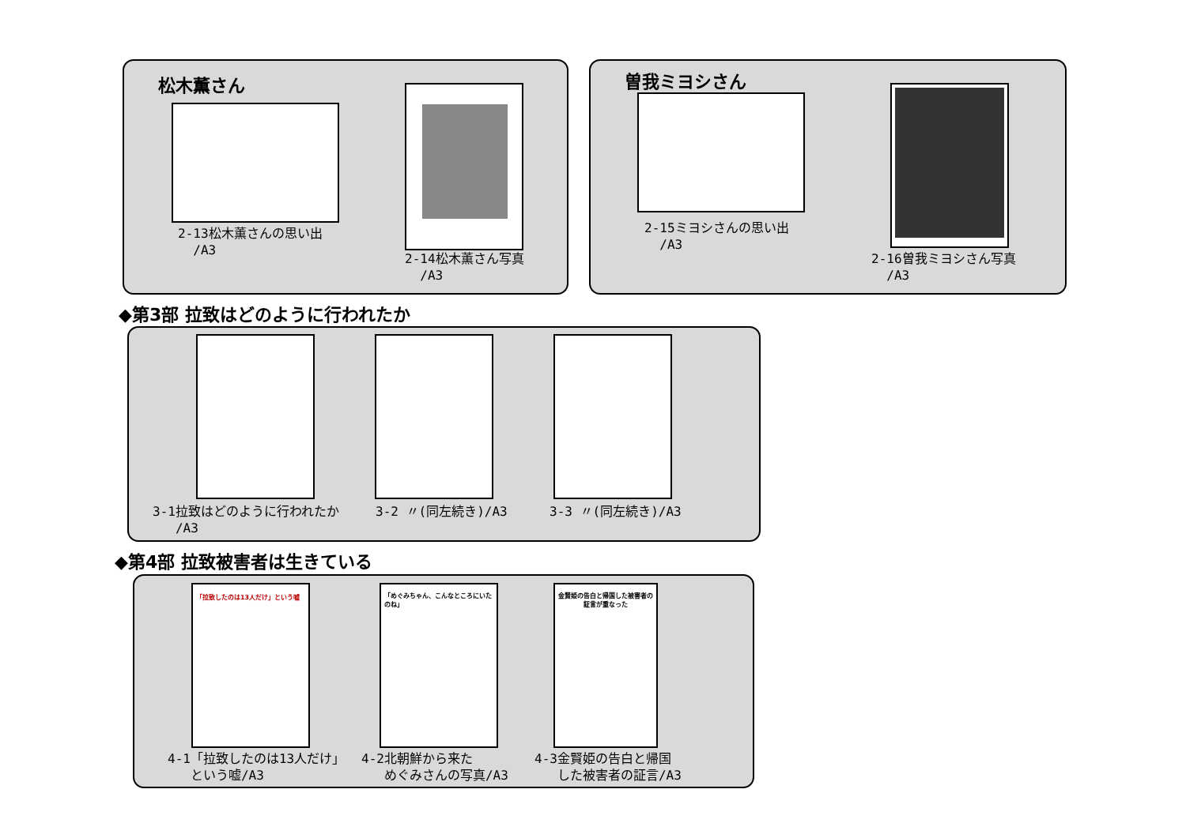松木薫さん
2-13松木薫さんの思い出
/A3
2-14松木薫さん写真
/A3
曽我ミヨシさん
2-15ミヨシさんの思い出
/A3
2-16曽我ミヨシさん写真
/A3
◆第3部 拉致はどのように行われたか
3-1拉致はどのように行われたか
/A3
3-2 〃(同左続き)/A3 3-3 〃(同左続き)/A3
◆第4部 拉致被害者は生きている
「拉致したのは13人だけ」という嘘
「めぐみちゃん、こんなところにいたのね」
金賢姫の告白と帰国した被害者の証言が重なった
4-1「拉致したのは13人だけ」
という嘘/A3
4-2北朝鮮から来た
めぐみさんの写真/A3
4-3金賢姫の告白と帰国
した被害者の証言/A3